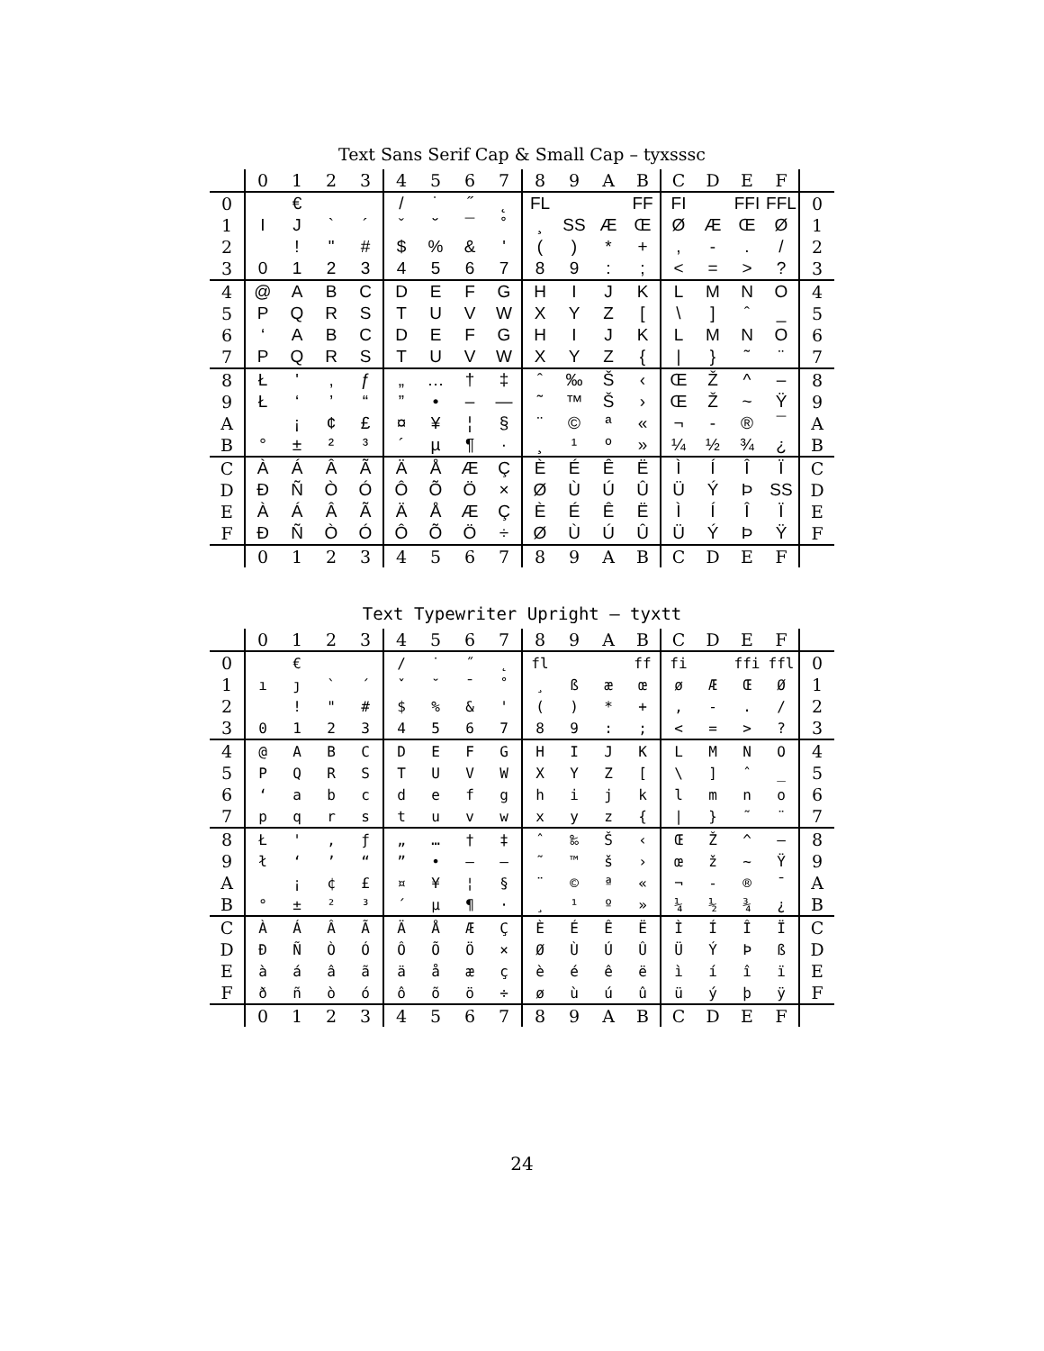Text Sans Serif Cap & Small Cap – tyxsssc
| | 0 | 1 | 2 | 3 | 4 | 5 | 6 | 7 | 8 | 9 | A | B | C | D | E | F | |
| --- | --- | --- | --- | --- | --- | --- | --- | --- | --- | --- | --- | --- | --- | --- | --- | --- | --- |
| 0 | | € | | | / | ˙ | ˝ | ˛ | FL | | | FF | FI | | FFI | FFL | 0 |
| 1 | I | J | ` | ´ | ˇ | ˘ | ¯ | ˚ | ¸ | SS | Æ | Œ | Ø | Æ | Œ | Ø | 1 |
| 2 | | ! | " | # | $ | % | & | ' | ( | ) | * | + | , | - | . | / | 2 |
| 3 | 0 | 1 | 2 | 3 | 4 | 5 | 6 | 7 | 8 | 9 | : | ; | < | = | > | ? | 3 |
| 4 | @ | A | B | C | D | E | F | G | H | I | J | K | L | M | N | O | 4 |
| 5 | P | Q | R | S | T | U | V | W | X | Y | Z | [ | \ | ] | ˆ | _ | 5 |
| 6 | ‘ | A | B | C | D | E | F | G | H | I | J | K | L | M | N | O | 6 |
| 7 | P | Q | R | S | T | U | V | W | X | Y | Z | { | / | } | ˜ | ¨ | 7 |
| 8 | Ł | ' | ‚ | ƒ | „ | … | † | ‡ | ˆ | ‰ | Š | ‹ | Œ | Ž | ^ | – | 8 |
| 9 | Ł | ‘ | ’ | “ | ” | • | – | — | ˜ | ™ | Š | › | Œ | Ž | ~ | Ÿ | 9 |
| A | | ¡ | ¢ | £ | ¤ | ¥ | ¦ | § | ¨ | © | ª | « | ¬ | - | ® | ¯ | A |
| B | ° | ± | ² | ³ | ´ | µ | ¶ | · | ¸ | ¹ | º | » | ¼ | ½ | ¾ | ¿ | B |
| C | À | Á | Â | Ã | Ä | Å | Æ | Ç | È | É | Ê | Ë | Ì | Í | Î | Ï | C |
| D | Ð | Ñ | Ò | Ó | Ô | Õ | Ö | × | Ø | Ù | Ú | Û | Ü | Ý | Þ | SS | D |
| E | À | Á | Â | Ã | Ä | Å | Æ | Ç | È | É | Ê | Ë | Ì | Í | Î | Ï | E |
| F | Ð | Ñ | Ò | Ó | Ô | Õ | Ö | ÷ | Ø | Ù | Ú | Û | Ü | Ý | Þ | Ÿ | F |
| | 0 | 1 | 2 | 3 | 4 | 5 | 6 | 7 | 8 | 9 | A | B | C | D | E | F | |
Text Typewriter Upright – tyxtt
| | 0 | 1 | 2 | 3 | 4 | 5 | 6 | 7 | 8 | 9 | A | B | C | D | E | F | |
| --- | --- | --- | --- | --- | --- | --- | --- | --- | --- | --- | --- | --- | --- | --- | --- | --- | --- |
| 0 | | € | | | / | ˙ | ˝ | ˛ | fl | | | ff | fi | | ffi | ffl | 0 |
| 1 | ı | ȷ | ` | ´ | ˇ | ˘ | ¯ | ˚ | ¸ | ß | æ | œ | ø | Æ | Œ | Ø | 1 |
| 2 | | ! | " | # | $ | % | & | ' | ( | ) | * | + | , | - | . | / | 2 |
| 3 | 0 | 1 | 2 | 3 | 4 | 5 | 6 | 7 | 8 | 9 | : | ; | < | = | > | ? | 3 |
| 4 | @ | A | B | C | D | E | F | G | H | I | J | K | L | M | N | O | 4 |
| 5 | P | Q | R | S | T | U | V | W | X | Y | Z | [ | \ | ] | ˆ | _ | 5 |
| 6 | ‘ | a | b | c | d | e | f | g | h | i | j | k | l | m | n | o | 6 |
| 7 | p | q | r | s | t | u | v | w | x | y | z | { | / | } | ˜ | ¨ | 7 |
| 8 | Ł | ' | ‚ | ƒ | „ | … | † | ‡ | ˆ | ‰ | Š | ‹ | Œ | Ž | ^ | – | 8 |
| 9 | ł | ‘ | ’ | “ | ” | • | – | — | ˜ | ™ | š | › | œ | ž | ~ | Ÿ | 9 |
| A | | ¡ | ¢ | £ | ¤ | ¥ | ¦ | § | ¨ | © | ª | « | ¬ | - | ® | ¯ | A |
| B | ° | ± | ² | ³ | ´ | µ | ¶ | · | ¸ | ¹ | º | » | ¼ | ½ | ¾ | ¿ | B |
| C | À | Á | Â | Ã | Ä | Å | Æ | Ç | È | É | Ê | Ë | Ì | Í | Î | Ï | C |
| D | Ð | Ñ | Ò | Ó | Ô | Õ | Ö | × | Ø | Ù | Ú | Û | Ü | Ý | Þ | ß | D |
| E | à | á | â | ã | ä | å | æ | ç | è | é | ê | ë | ì | í | î | ï | E |
| F | ð | ñ | ò | ó | ô | õ | ö | ÷ | ø | ù | ú | û | ü | ý | þ | ÿ | F |
| | 0 | 1 | 2 | 3 | 4 | 5 | 6 | 7 | 8 | 9 | A | B | C | D | E | F | |
24